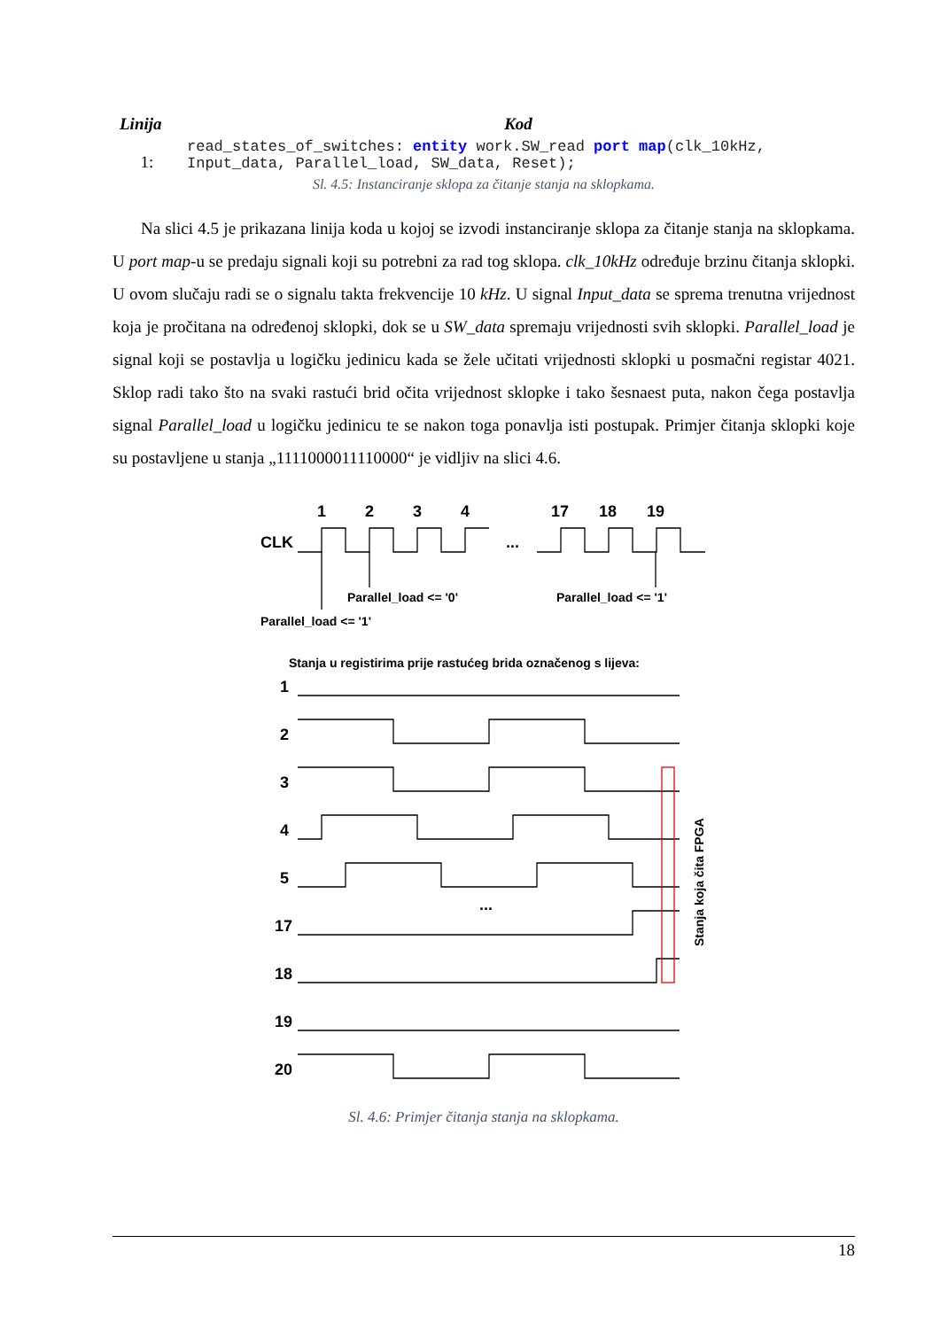| Linija | Kod |
| --- | --- |
| 1: | read_states_of_switches: entity work.SW_read port map (clk_10kHz, Input_data, Parallel_load, SW_data, Reset); |
Sl. 4.5: Instanciranje sklopa za čitanje stanja na sklopkama.
Na slici 4.5 je prikazana linija koda u kojoj se izvodi instanciranje sklopa za čitanje stanja na sklopkama. U port map-u se predaju signali koji su potrebni za rad tog sklopa. clk_10kHz određuje brzinu čitanja sklopki. U ovom slučaju radi se o signalu takta frekvencije 10 kHz. U signal Input_data se sprema trenutna vrijednost koja je pročitana na određenoj sklopki, dok se u SW_data spremaju vrijednosti svih sklopki. Parallel_load je signal koji se postavlja u logičku jedinicu kada se žele učitati vrijednosti sklopki u posmačni registar 4021. Sklop radi tako što na svaki rastući brid očita vrijednost sklopke i tako šesnaest puta, nakon čega postavlja signal Parallel_load u logičku jedinicu te se nakon toga ponavlja isti postupak. Primjer čitanja sklopki koje su postavljene u stanja „1111000011110000“ je vidljiv na slici 4.6.
1
2
3
4
17
18
19
CLK
...
Parallel_load <= '0'
Parallel_load <= '1'
Parallel_load <= '1'
Stanja u registirima prije rastućeg brida označenog s lijeva:
1
2
3
4
5
...
17
18
19
20
Stanja koja čita FPGA
Sl. 4.6: Primjer čitanja stanja na sklopkama.
18